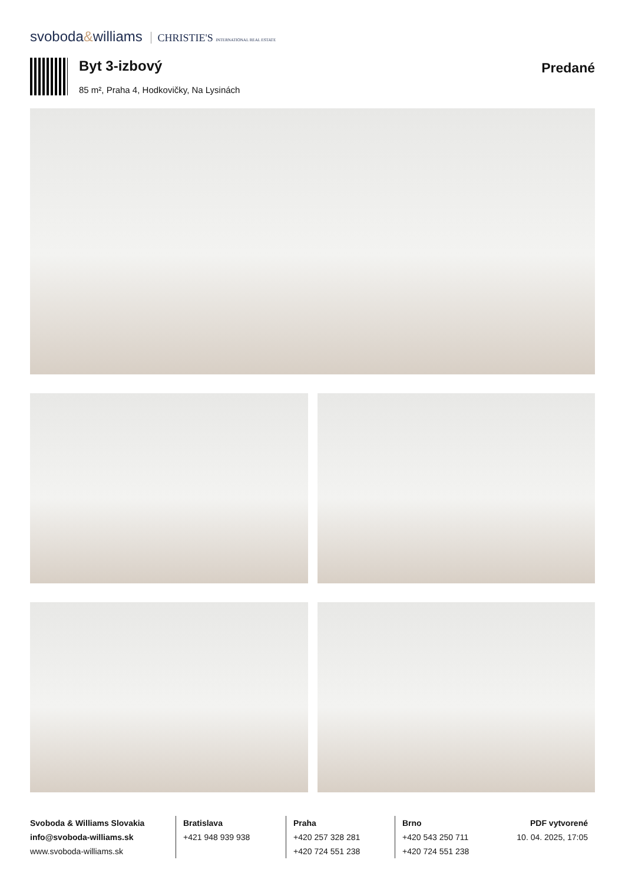svoboda&williams CHRISTIE'S INTERNATIONAL REAL ESTATE
Byt 3-izbový
85 m², Praha 4, Hodkovičky, Na Lysinách
Predané
Svoboda & Williams Slovakia
info@svoboda-williams.sk
www.svoboda-williams.sk
Bratislava
+421 948 939 938
Praha
+420 257 328 281
+420 724 551 238
Brno
+420 543 250 711
+420 724 551 238
PDF vytvorené
10. 04. 2025, 17:05